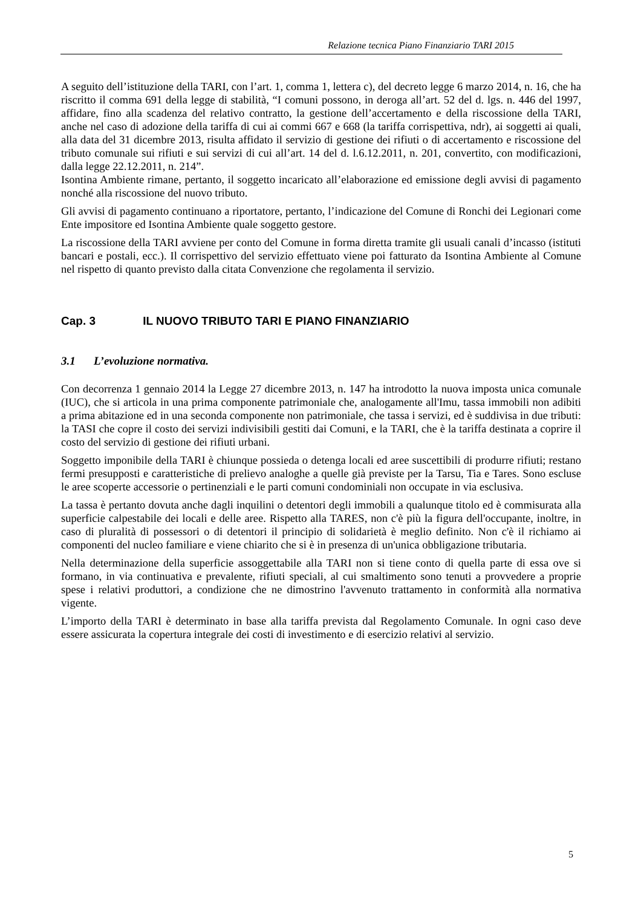Relazione tecnica Piano Finanziario TARI 2015
A seguito dell’istituzione della TARI, con l’art. 1, comma 1, lettera c), del decreto legge 6 marzo 2014, n. 16, che ha riscritto il comma 691 della legge di stabilità, “I comuni possono, in deroga all’art. 52 del d. lgs. n. 446 del 1997, affidare, fino alla scadenza del relativo contratto, la gestione dell’accertamento e della riscossione della TARI, anche nel caso di adozione della tariffa di cui ai commi 667 e 668 (la tariffa corrispettiva, ndr), ai soggetti ai quali, alla data del 31 dicembre 2013, risulta affidato il servizio di gestione dei rifiuti o di accertamento e riscossione del tributo comunale sui rifiuti e sui servizi di cui all’art. 14 del d. l.6.12.2011, n. 201, convertito, con modificazioni, dalla legge 22.12.2011, n. 214”.
Isontina Ambiente rimane, pertanto, il soggetto incaricato all’elaborazione ed emissione degli avvisi di pagamento nonché alla riscossione del nuovo tributo.
Gli avvisi di pagamento continuano a riportatore, pertanto, l’indicazione del Comune di Ronchi dei Legionari come Ente impositore ed Isontina Ambiente quale soggetto gestore.
La riscossione della TARI avviene per conto del Comune in forma diretta tramite gli usuali canali d’incasso (istituti bancari e postali, ecc.). Il corrispettivo del servizio effettuato viene poi fatturato da Isontina Ambiente al Comune nel rispetto di quanto previsto dalla citata Convenzione che regolamenta il servizio.
Cap. 3 IL NUOVO TRIBUTO TARI E PIANO FINANZIARIO
3.1 L’evoluzione normativa.
Con decorrenza 1 gennaio 2014 la Legge 27 dicembre 2013, n. 147 ha introdotto la nuova imposta unica comunale (IUC), che si articola in una prima componente patrimoniale che, analogamente all'Imu, tassa immobili non adibiti a prima abitazione ed in una seconda componente non patrimoniale, che tassa i servizi, ed è suddivisa in due tributi: la TASI che copre il costo dei servizi indivisibili gestiti dai Comuni, e la TARI, che è la tariffa destinata a coprire il costo del servizio di gestione dei rifiuti urbani.
Soggetto imponibile della TARI è chiunque possieda o detenga locali ed aree suscettibili di produrre rifiuti; restano fermi presupposti e caratteristiche di prelievo analoghe a quelle già previste per la Tarsu, Tia e Tares. Sono escluse le aree scoperte accessorie o pertinenziali e le parti comuni condominiali non occupate in via esclusiva.
La tassa è pertanto dovuta anche dagli inquilini o detentori degli immobili a qualunque titolo ed è commisurata alla superficie calpestabile dei locali e delle aree. Rispetto alla TARES, non c'è più la figura dell'occupante, inoltre, in caso di pluralità di possessori o di detentori il principio di solidarietà è meglio definito. Non c'è il richiamo ai componenti del nucleo familiare e viene chiarito che si è in presenza di un'unica obbligazione tributaria.
Nella determinazione della superficie assoggettabile alla TARI non si tiene conto di quella parte di essa ove si formano, in via continuativa e prevalente, rifiuti speciali, al cui smaltimento sono tenuti a provvedere a proprie spese i relativi produttori, a condizione che ne dimostrino l'avvenuto trattamento in conformità alla normativa vigente.
L’importo della TARI è determinato in base alla tariffa prevista dal Regolamento Comunale. In ogni caso deve essere assicurata la copertura integrale dei costi di investimento e di esercizio relativi al servizio.
5